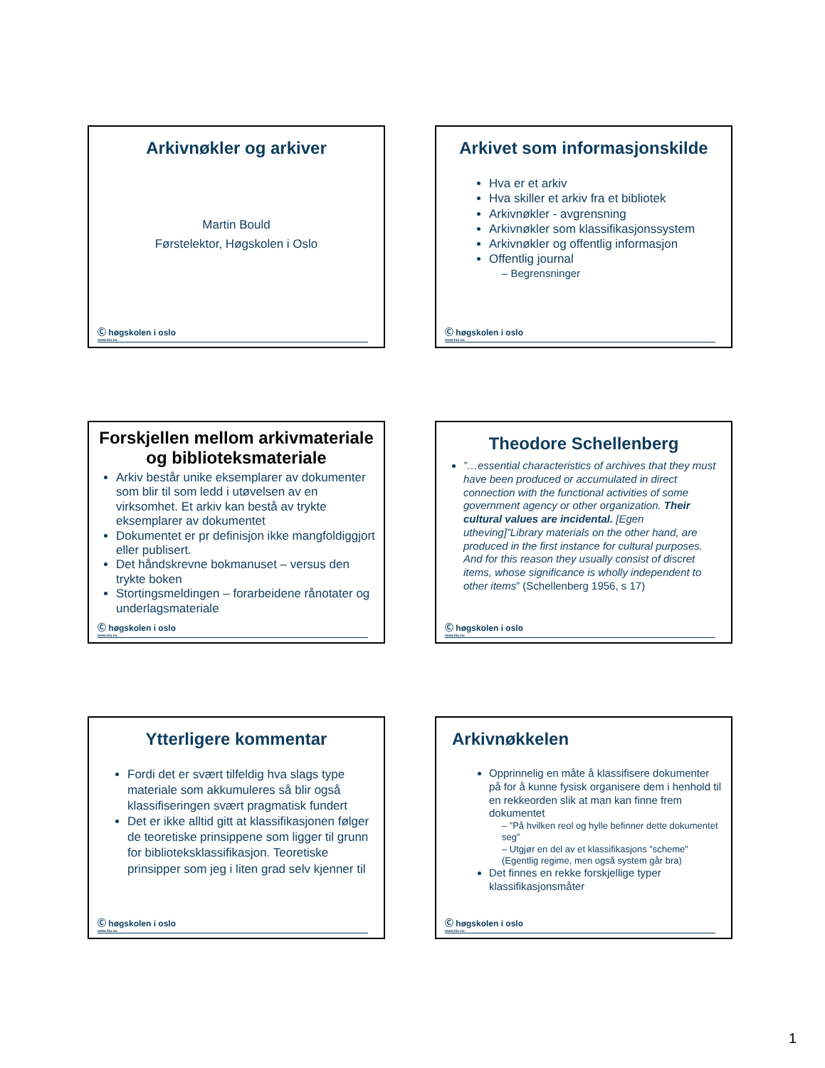Arkivnøkler og arkiver
Martin Bould
Førstelektor, Høgskolen i Oslo
Ⓒ høgskolen i oslo
www.hio.no
Arkivet som informasjonskilde
Hva er et arkiv
Hva skiller et arkiv fra et bibliotek
Arkivnøkler - avgrensning
Arkivnøkler som klassifikasjonssystem
Arkivnøkler og offentlig informasjon
Offentlig journal
– Begrensninger
Ⓒ høgskolen i oslo
www.hio.no
Forskjellen mellom arkivmateriale og biblioteksmateriale
Arkiv består unike eksemplarer av dokumenter som blir til som ledd i utøvelsen av en virksomhet. Et arkiv kan bestå av trykte eksemplarer av dokumentet
Dokumentet er pr definisjon ikke mangfoldiggjort eller publisert.
Det håndskrevne bokmanuset – versus den trykte boken
Stortingsmeldingen – forarbeidene rånotater og underlagsmateriale
Ⓒ høgskolen i oslo
www.hio.no
Theodore Schellenberg
”…essential characteristics of archives that they must have been produced or accumulated in direct connection with the functional activities of some government agency or other organization. Their cultural values are incidental. [Egen utheving]”Library materials on the other hand, are produced in the first instance for cultural purposes. And for this reason they usually consist of discret items, whose significance is wholly independent to other items” (Schellenberg 1956, s 17)
Ⓒ høgskolen i oslo
www.hio.no
Ytterligere kommentar
Fordi det er svært tilfeldig hva slags type materiale som akkumuleres så blir også klassifiseringen svært pragmatisk fundert
Det er ikke alltid gitt at klassifikasjonen følger de teoretiske prinsippene som ligger til grunn for biblioteksklassifikasjon. Teoretiske prinsipper som jeg i liten grad selv kjenner til
Ⓒ høgskolen i oslo
www.hio.no
Arkivnøkkelen
Opprinnelig en måte å klassifisere dokumenter på for å kunne fysisk organisere dem i henhold til en rekkeorden slik at man kan finne frem dokumentet
– ”På hvilken reol og hylle befinner dette dokumentet seg”
– Utgjør en del av et klassifikasjons ”scheme” (Egentlig regime, men også system går bra)
Det finnes en rekke forskjellige typer klassifikasjonsmåter
Ⓒ høgskolen i oslo
www.hio.no
1